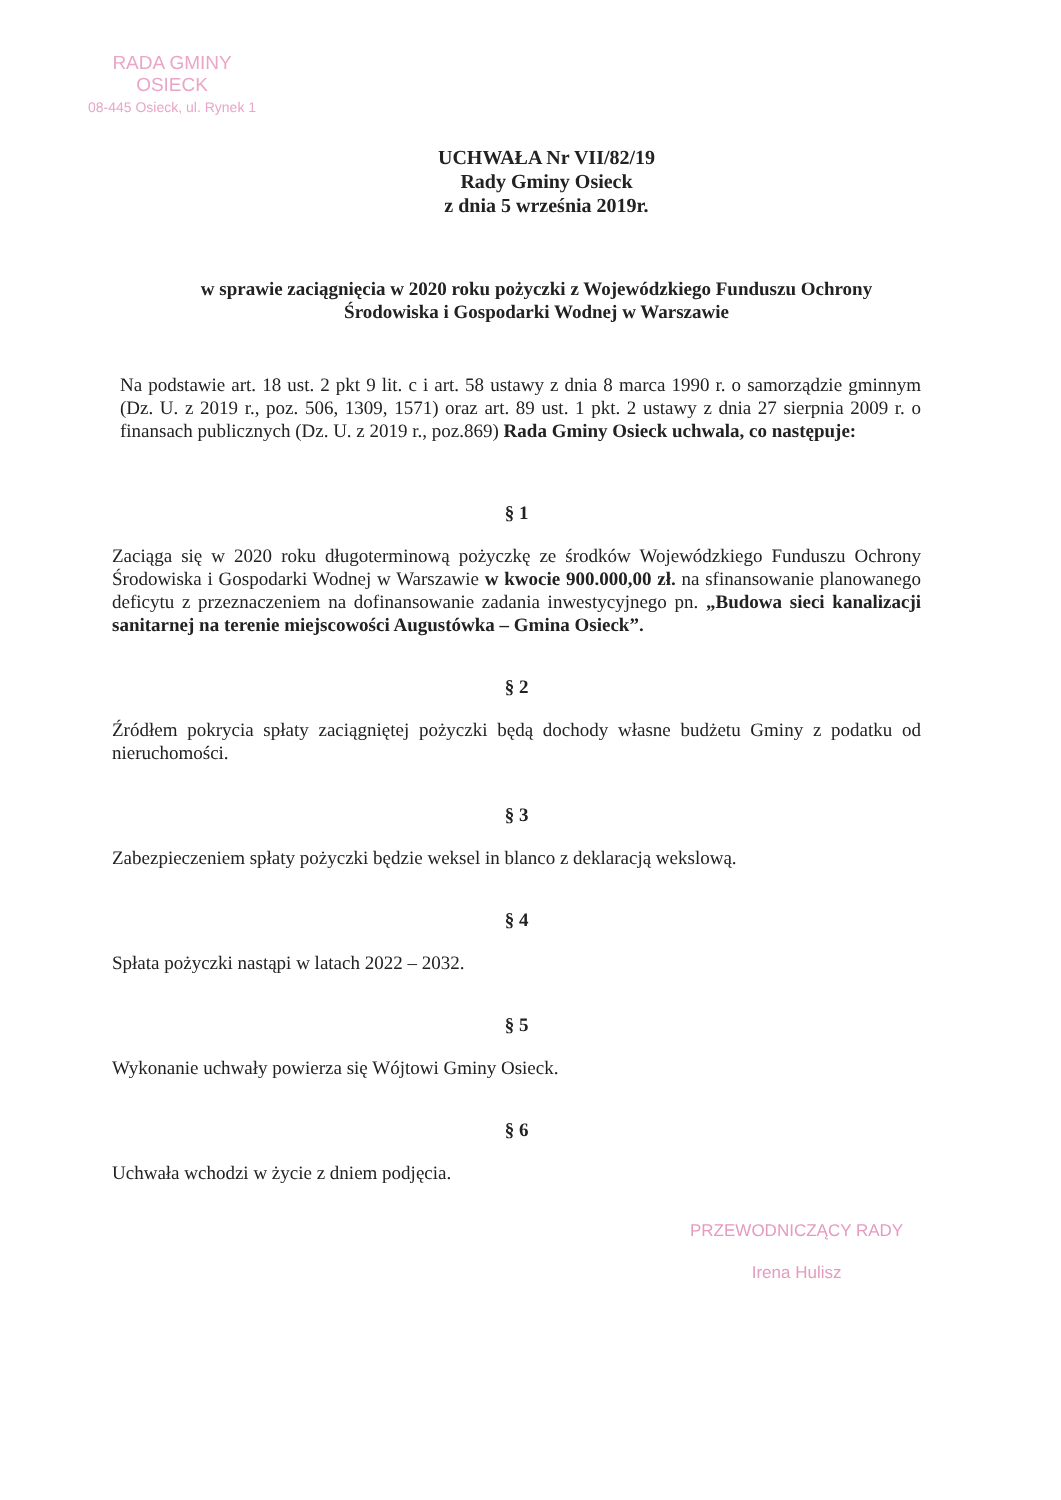RADA GMINY
OSIECK
08-445 Osieck, ul. Rynek 1
UCHWAŁA Nr VII/82/19
Rady Gminy Osieck
z dnia 5 września 2019r.
w sprawie zaciągnięcia w 2020 roku pożyczki z Wojewódzkiego Funduszu Ochrony Środowiska i Gospodarki Wodnej w Warszawie
Na podstawie art. 18 ust. 2 pkt 9 lit. c i art. 58 ustawy z dnia 8 marca 1990 r. o samorządzie gminnym (Dz. U. z 2019 r., poz. 506, 1309, 1571) oraz art. 89 ust. 1 pkt. 2 ustawy z dnia 27 sierpnia 2009 r. o finansach publicznych (Dz. U. z 2019 r., poz.869) Rada Gminy Osieck uchwala, co następuje:
§ 1
Zaciąga się w 2020 roku długoterminową pożyczkę ze środków Wojewódzkiego Funduszu Ochrony Środowiska i Gospodarki Wodnej w Warszawie w kwocie 900.000,00 zł. na sfinansowanie planowanego deficytu z przeznaczeniem na dofinansowanie zadania inwestycyjnego pn. „Budowa sieci kanalizacji sanitarnej na terenie miejscowości Augustówka – Gmina Osieck”.
§ 2
Źródłem pokrycia spłaty zaciągniętej pożyczki będą dochody własne budżetu Gminy z podatku od nieruchomości.
§ 3
Zabezpieczeniem spłaty pożyczki będzie weksel in blanco z deklaracją wekslową.
§ 4
Spłata pożyczki nastąpi w latach 2022 – 2032.
§ 5
Wykonanie uchwały powierza się Wójtowi Gminy Osieck.
§ 6
Uchwała wchodzi w życie z dniem podjęcia.
PRZEWODNICZĄCY RADY
Irena Hulisz